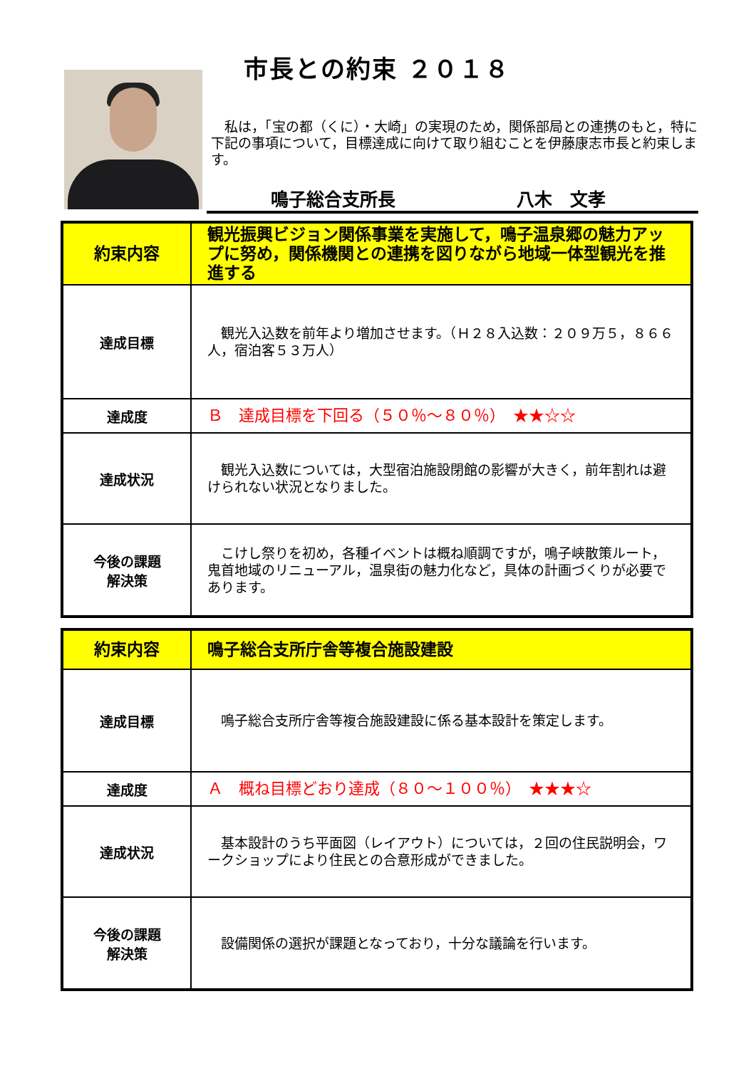市長との約束 ２０１８
　私は，「宝の都（くに）・大崎」の実現のため，関係部局との連携のもと，特に下記の事項について，目標達成に向けて取り組むことを伊藤康志市長と約束します。
鳴子総合支所長 八木　文孝
| 約束内容 | 観光振興ビジョン関係事業を実施して，鳴子温泉郷の魅力アップに努め，関係機関との連携を図りながら地域一体型観光を推進する |
| 達成目標 | 観光入込数を前年より増加させます。（Ｈ２８入込数：２０９万５，８６６人，宿泊客５３万人） |
| 達成度 | Ｂ 達成目標を下回る（５０％～８０％） ★★☆☆ |
| 達成状況 | 観光入込数については，大型宿泊施設閉館の影響が大きく，前年割れは避けられない状況となりました。 |
| 今後の課題 解決策 | こけし祭りを初め，各種イベントは概ね順調ですが，鳴子峡散策ルート，鬼首地域のリニューアル，温泉街の魅力化など，具体の計画づくりが必要であります。 |
| 約束内容 | 鳴子総合支所庁舎等複合施設建設 |
| 達成目標 | 鳴子総合支所庁舎等複合施設建設に係る基本設計を策定します。 |
| 達成度 | Ａ 概ね目標どおり達成（８０～１００％） ★★★☆ |
| 達成状況 | 基本設計のうち平面図（レイアウト）については，２回の住民説明会，ワークショップにより住民との合意形成ができました。 |
| 今後の課題 解決策 | 設備関係の選択が課題となっており，十分な議論を行います。 |